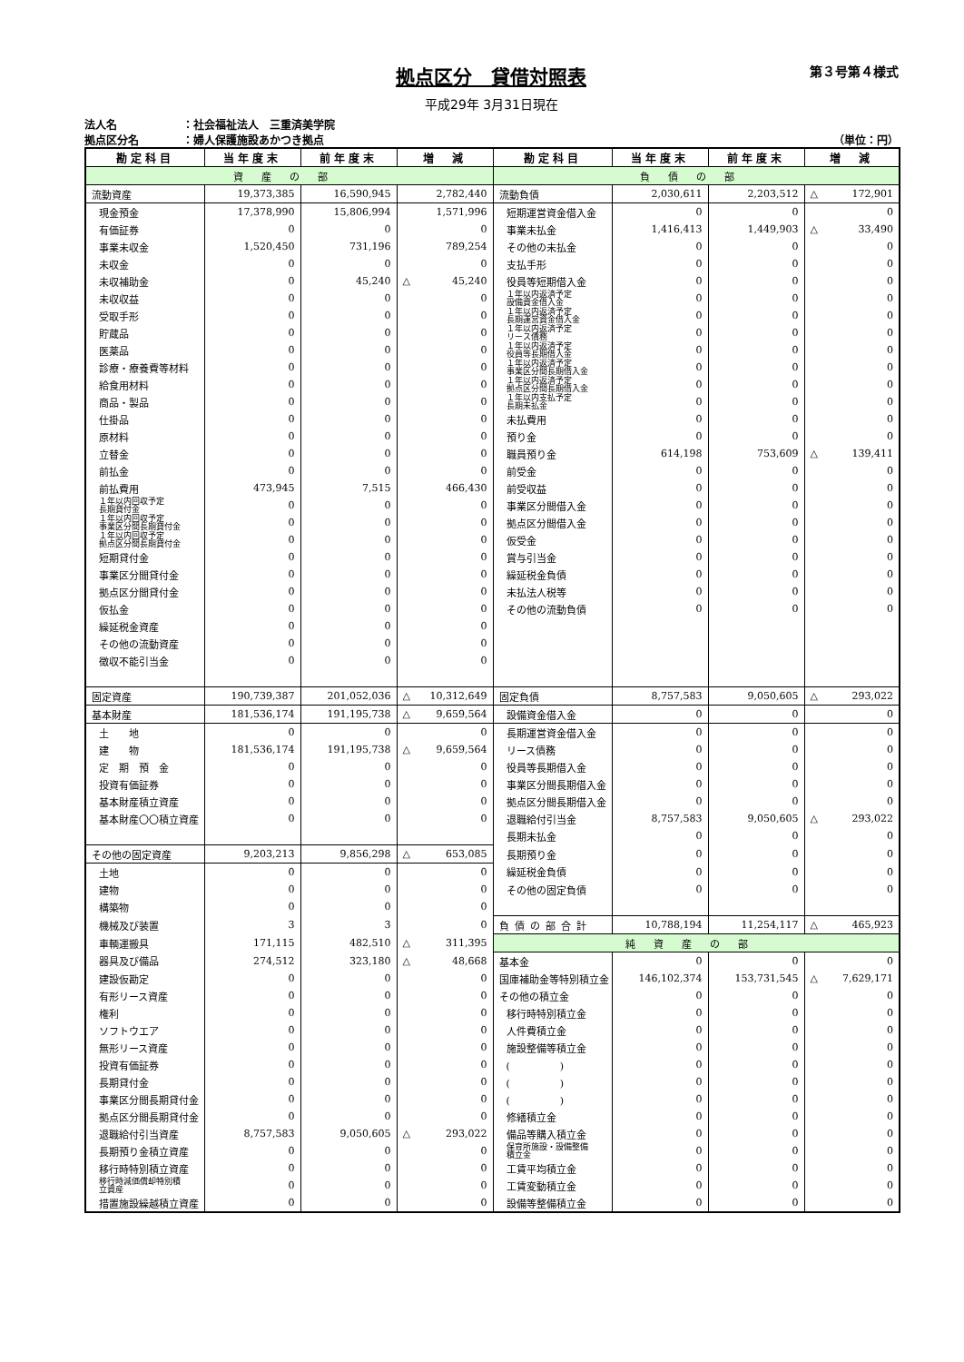拠点区分　貸借対照表
第３号第４様式
平成29年 3月31日現在
法人名 ：社会福祉法人　三重済美学院
拠点区分名 ：婦人保護施設あかつき拠点
（単位：円）
| 勘定科目 | 当年度末 | 前年度末 | 増 減 | 勘定科目 | 当年度末 | 前年度末 | 増 減 |
| --- | --- | --- | --- | --- | --- | --- | --- |
| 資産の部 | | | | 負債の部 | | | |
| 流動資産 | 19,373,385 | 16,590,945 | 2,782,440 | 流動負債 | 2,030,611 | 2,203,512 | △ 172,901 |
| 現金預金 | 17,378,990 | 15,806,994 | 1,571,996 | 短期運営資金借入金 | 0 | 0 | 0 |
| 有価証券 | 0 | 0 | 0 | 事業未払金 | 1,416,413 | 1,449,903 | △ 33,490 |
| 事業未収金 | 1,520,450 | 731,196 | 789,254 | その他の未払金 | 0 | 0 | 0 |
| 未収金 | 0 | 0 | 0 | 支払手形 | 0 | 0 | 0 |
| 未収補助金 | 0 | 45,240 | △ 45,240 | 役員等短期借入金 | 0 | 0 | 0 |
| 未収収益 | 0 | 0 | 0 | １年以内返済予定 設備資金借入金 | 0 | 0 | 0 |
| 受取手形 | 0 | 0 | 0 | １年以内返済予定 長期運営資金借入金 | 0 | 0 | 0 |
| 貯蔵品 | 0 | 0 | 0 | １年以内返済予定 リース債務 | 0 | 0 | 0 |
| 医薬品 | 0 | 0 | 0 | １年以内返済予定 役員等長期借入金 | 0 | 0 | 0 |
| 診療・療養費等材料 | 0 | 0 | 0 | １年以内返済予定 事業区分間長期借入金 | 0 | 0 | 0 |
| 給食用材料 | 0 | 0 | 0 | １年以内返済予定 拠点区分間長期借入金 | 0 | 0 | 0 |
| 商品・製品 | 0 | 0 | 0 | １年以内支払予定 長期未払金 | 0 | 0 | 0 |
| 仕掛品 | 0 | 0 | 0 | 未払費用 | 0 | 0 | 0 |
| 原材料 | 0 | 0 | 0 | 預り金 | 0 | 0 | 0 |
| 立替金 | 0 | 0 | 0 | 職員預り金 | 614,198 | 753,609 | △ 139,411 |
| 前払金 | 0 | 0 | 0 | 前受金 | 0 | 0 | 0 |
| 前払費用 | 473,945 | 7,515 | 466,430 | 前受収益 | 0 | 0 | 0 |
| １年以内回収予定 長期貸付金 | 0 | 0 | 0 | 事業区分間借入金 | 0 | 0 | 0 |
| １年以内回収予定 事業区分間長期貸付金 | 0 | 0 | 0 | 拠点区分間借入金 | 0 | 0 | 0 |
| １年以内回収予定 拠点区分間長期貸付金 | 0 | 0 | 0 | 仮受金 | 0 | 0 | 0 |
| 短期貸付金 | 0 | 0 | 0 | 賞与引当金 | 0 | 0 | 0 |
| 事業区分間貸付金 | 0 | 0 | 0 | 繰延税金負債 | 0 | 0 | 0 |
| 拠点区分間貸付金 | 0 | 0 | 0 | 未払法人税等 | 0 | 0 | 0 |
| 仮払金 | 0 | 0 | 0 | その他の流動負債 | 0 | 0 | 0 |
| 繰延税金資産 | 0 | 0 | 0 | | | | |
| その他の流動資産 | 0 | 0 | 0 | | | | |
| 徴収不能引当金 | 0 | 0 | 0 | | | | |
| 固定資産 | 190,739,387 | 201,052,036 | △ 10,312,649 | 固定負債 | 8,757,583 | 9,050,605 | △ 293,022 |
| 基本財産 | 181,536,174 | 191,195,738 | △ 9,659,564 | 設備資金借入金 | 0 | 0 | 0 |
| 土 地 | 0 | 0 | 0 | 長期運営資金借入金 | 0 | 0 | 0 |
| 建 物 | 181,536,174 | 191,195,738 | △ 9,659,564 | リース債務 | 0 | 0 | 0 |
| 定 期 預 金 | 0 | 0 | 0 | 役員等長期借入金 | 0 | 0 | 0 |
| 投資有価証券 | 0 | 0 | 0 | 事業区分間長期借入金 | 0 | 0 | 0 |
| 基本財産積立資産 | 0 | 0 | 0 | 拠点区分間長期借入金 | 0 | 0 | 0 |
| 基本財産〇〇積立資産 | 0 | 0 | 0 | 退職給付引当金 | 8,757,583 | 9,050,605 | △ 293,022 |
| | | | | 長期未払金 | 0 | 0 | 0 |
| その他の固定資産 | 9,203,213 | 9,856,298 | △ 653,085 | 長期預り金 | 0 | 0 | 0 |
| 土地 | 0 | 0 | 0 | 繰延税金負債 | 0 | 0 | 0 |
| 建物 | 0 | 0 | 0 | その他の固定負債 | 0 | 0 | 0 |
| 構築物 | 0 | 0 | 0 | | | | |
| 機械及び装置 | 3 | 3 | 0 | 負債の部合計 | 10,788,194 | 11,254,117 | △ 465,923 |
| 車輌運搬具 | 171,115 | 482,510 | △ 311,395 | 純資産の部 | | | |
| 器具及び備品 | 274,512 | 323,180 | △ 48,668 | 基本金 | 0 | 0 | 0 |
| 建設仮勘定 | 0 | 0 | 0 | 国庫補助金等特別積立金 | 146,102,374 | 153,731,545 | △ 7,629,171 |
| 有形リース資産 | 0 | 0 | 0 | その他の積立金 | 0 | 0 | 0 |
| 権利 | 0 | 0 | 0 | 移行時特別積立金 | 0 | 0 | 0 |
| ソフトウエア | 0 | 0 | 0 | 人件費積立金 | 0 | 0 | 0 |
| 無形リース資産 | 0 | 0 | 0 | 施設整備等積立金 | 0 | 0 | 0 |
| 投資有価証券 | 0 | 0 | 0 | ( ) | 0 | 0 | 0 |
| 長期貸付金 | 0 | 0 | 0 | ( ) | 0 | 0 | 0 |
| 事業区分間長期貸付金 | 0 | 0 | 0 | ( ) | 0 | 0 | 0 |
| 拠点区分間長期貸付金 | 0 | 0 | 0 | 修繕積立金 | 0 | 0 | 0 |
| 退職給付引当資産 | 8,757,583 | 9,050,605 | △ 293,022 | 備品等購入積立金 | 0 | 0 | 0 |
| 長期預り金積立資産 | 0 | 0 | 0 | 保育所施設・設備整備 積立金 | 0 | 0 | 0 |
| 移行時特別積立資産 | 0 | 0 | 0 | 工賃平均積立金 | 0 | 0 | 0 |
| 移行時減価償却特別積 立資産 | 0 | 0 | 0 | 工賃変動積立金 | 0 | 0 | 0 |
| 措置施設繰越積立資産 | 0 | 0 | 0 | 設備等整備積立金 | 0 | 0 | 0 |